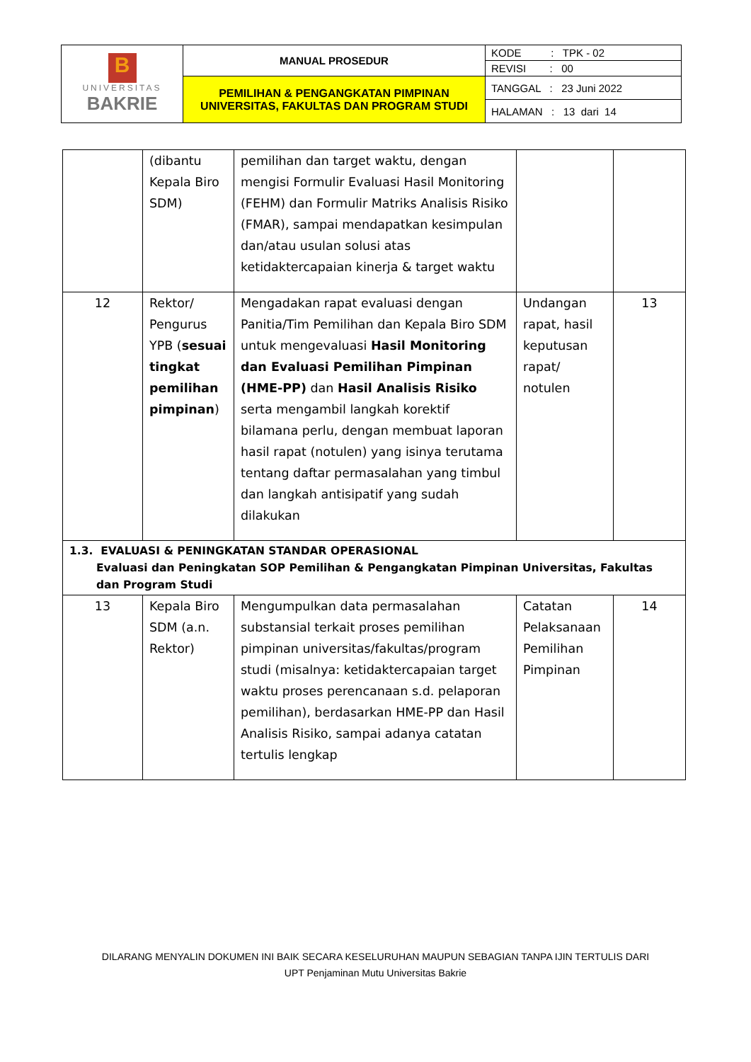| B UNIVERSITAS BAKRIE | MANUAL PROSEDUR | KODE : TPK - 02 |
| | | REVISI : 00 |
| | PEMILIHAN & PENGANGKATAN PIMPINAN UNIVERSITAS, FAKULTAS DAN PROGRAM STUDI | TANGGAL : 23 Juni 2022 |
| | | HALAMAN : 13 dari 14 |
| | (dibantu Kepala Biro SDM) | pemilihan dan target waktu, dengan mengisi Formulir Evaluasi Hasil Monitoring (FEHM) dan Formulir Matriks Analisis Risiko (FMAR), sampai mendapatkan kesimpulan dan/atau usulan solusi atas ketidaktercapaian kinerja & target waktu | | |
| 12 | Rektor/ Pengurus YPB ( sesuai tingkat pemilihan pimpinan ) | Mengadakan rapat evaluasi dengan Panitia/Tim Pemilihan dan Kepala Biro SDM untuk mengevaluasi Hasil Monitoring dan Evaluasi Pemilihan Pimpinan (HME-PP) dan Hasil Analisis Risiko serta mengambil langkah korektif bilamana perlu, dengan membuat laporan hasil rapat (notulen) yang isinya terutama tentang daftar permasalahan yang timbul dan langkah antisipatif yang sudah dilakukan | Undangan rapat, hasil keputusan rapat/ notulen | 13 |
| 1.3. EVALUASI & PENINGKATAN STANDAR OPERASIONAL Evaluasi dan Peningkatan SOP Pemilihan & Pengangkatan Pimpinan Universitas, Fakultas dan Program Studi | | | | |
| 13 | Kepala Biro SDM (a.n. Rektor) | Mengumpulkan data permasalahan substansial terkait proses pemilihan pimpinan universitas/fakultas/program studi (misalnya: ketidaktercapaian target waktu proses perencanaan s.d. pelaporan pemilihan), berdasarkan HME-PP dan Hasil Analisis Risiko, sampai adanya catatan tertulis lengkap | Catatan Pelaksanaan Pemilihan Pimpinan | 14 |
DILARANG MENYALIN DOKUMEN INI BAIK SECARA KESELURUHAN MAUPUN SEBAGIAN TANPA IJIN TERTULIS DARI
UPT Penjaminan Mutu Universitas Bakrie